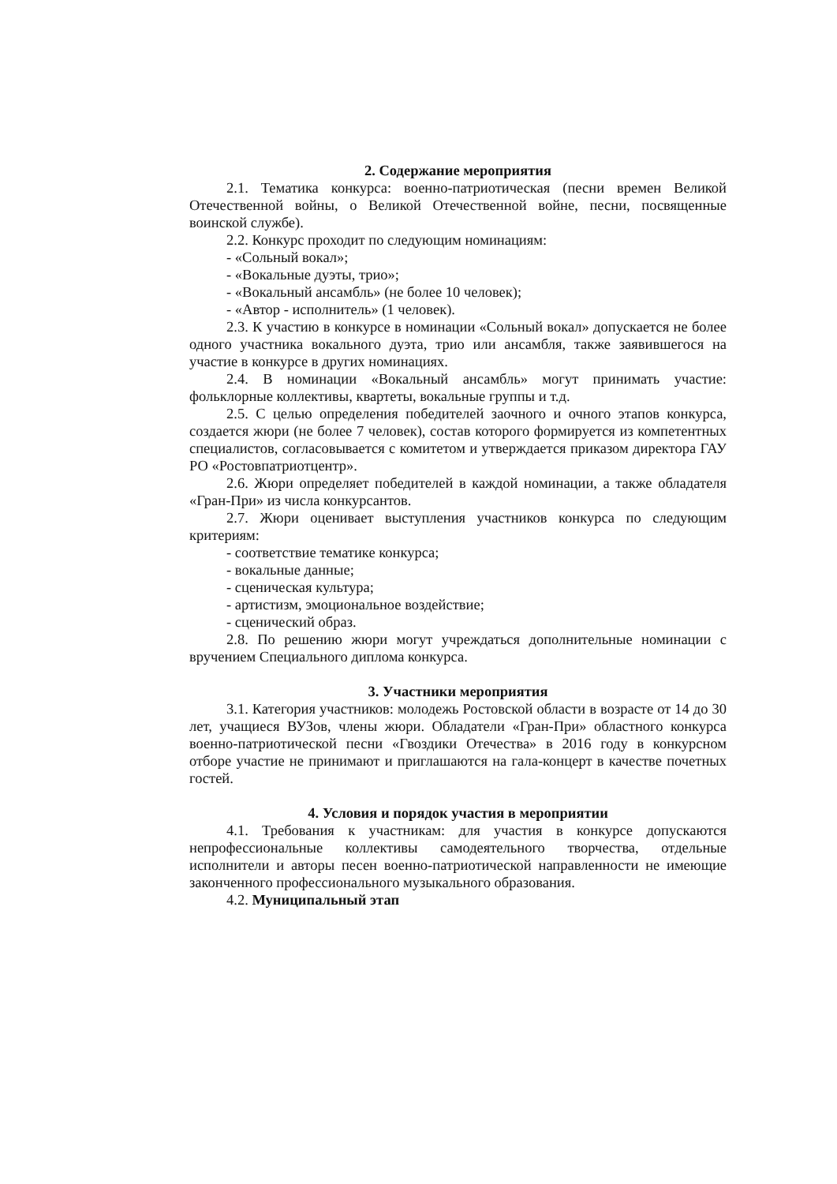2. Содержание мероприятия
2.1. Тематика конкурса: военно-патриотическая (песни времен Великой Отечественной войны, о Великой Отечественной войне, песни, посвященные воинской службе).
2.2. Конкурс проходит по следующим номинациям:
- «Сольный вокал»;
- «Вокальные дуэты, трио»;
- «Вокальный ансамбль» (не более 10 человек);
- «Автор - исполнитель» (1 человек).
2.3. К участию в конкурсе в номинации «Сольный вокал» допускается не более одного участника вокального дуэта, трио или ансамбля, также заявившегося на участие в конкурсе в других номинациях.
2.4. В номинации «Вокальный ансамбль» могут принимать участие: фольклорные коллективы, квартеты, вокальные группы и т.д.
2.5. С целью определения победителей заочного и очного этапов конкурса, создается жюри (не более 7 человек), состав которого формируется из компетентных специалистов, согласовывается с комитетом и утверждается приказом директора ГАУ РО «Ростовпатриотцентр».
2.6. Жюри определяет победителей в каждой номинации, а также обладателя «Гран-При» из числа конкурсантов.
2.7. Жюри оценивает выступления участников конкурса по следующим критериям:
- соответствие тематике конкурса;
- вокальные данные;
- сценическая культура;
- артистизм, эмоциональное воздействие;
- сценический образ.
2.8. По решению жюри могут учреждаться дополнительные номинации с вручением Специального диплома конкурса.
3. Участники мероприятия
3.1. Категория участников: молодежь Ростовской области в возрасте от 14 до 30 лет, учащиеся ВУЗов, члены жюри. Обладатели «Гран-При» областного конкурса военно-патриотической песни «Гвоздики Отечества» в 2016 году в конкурсном отборе участие не принимают и приглашаются на гала-концерт в качестве почетных гостей.
4. Условия и порядок участия в мероприятии
4.1. Требования к участникам: для участия в конкурсе допускаются непрофессиональные коллективы самодеятельного творчества, отдельные исполнители и авторы песен военно-патриотической направленности не имеющие законченного профессионального музыкального образования.
4.2. Муниципальный этап